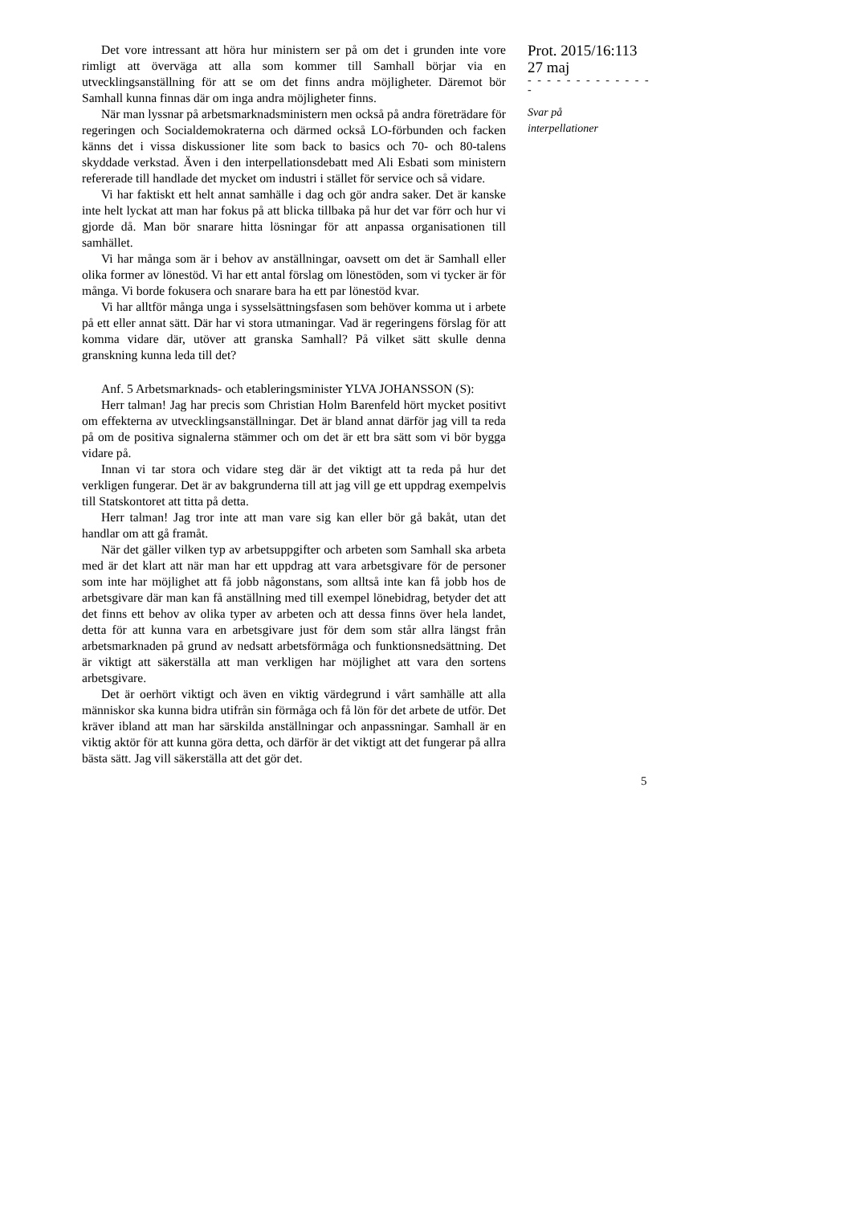Det vore intressant att höra hur ministern ser på om det i grunden inte vore rimligt att överväga att alla som kommer till Samhall börjar via en utvecklingsanställning för att se om det finns andra möjligheter. Däremot bör Samhall kunna finnas där om inga andra möjligheter finns.
När man lyssnar på arbetsmarknadsministern men också på andra företrädare för regeringen och Socialdemokraterna och därmed också LO-förbunden och facken känns det i vissa diskussioner lite som back to basics och 70- och 80-talens skyddade verkstad. Även i den interpellationsdebatt med Ali Esbati som ministern refererade till handlade det mycket om industri i stället för service och så vidare.
Vi har faktiskt ett helt annat samhälle i dag och gör andra saker. Det är kanske inte helt lyckat att man har fokus på att blicka tillbaka på hur det var förr och hur vi gjorde då. Man bör snarare hitta lösningar för att anpassa organisationen till samhället.
Vi har många som är i behov av anställningar, oavsett om det är Samhall eller olika former av lönestöd. Vi har ett antal förslag om lönestöden, som vi tycker är för många. Vi borde fokusera och snarare bara ha ett par lönestöd kvar.
Vi har alltför många unga i sysselsättningsfasen som behöver komma ut i arbete på ett eller annat sätt. Där har vi stora utmaningar. Vad är regeringens förslag för att komma vidare där, utöver att granska Samhall? På vilket sätt skulle denna granskning kunna leda till det?
Anf. 5 Arbetsmarknads- och etableringsminister YLVA JOHANSSON (S):
Herr talman! Jag har precis som Christian Holm Barenfeld hört mycket positivt om effekterna av utvecklingsanställningar. Det är bland annat därför jag vill ta reda på om de positiva signalerna stämmer och om det är ett bra sätt som vi bör bygga vidare på.
Innan vi tar stora och vidare steg där är det viktigt att ta reda på hur det verkligen fungerar. Det är av bakgrunderna till att jag vill ge ett uppdrag exempelvis till Statskontoret att titta på detta.
Herr talman! Jag tror inte att man vare sig kan eller bör gå bakåt, utan det handlar om att gå framåt.
När det gäller vilken typ av arbetsuppgifter och arbeten som Samhall ska arbeta med är det klart att när man har ett uppdrag att vara arbetsgivare för de personer som inte har möjlighet att få jobb någonstans, som alltså inte kan få jobb hos de arbetsgivare där man kan få anställning med till exempel lönebidrag, betyder det att det finns ett behov av olika typer av arbeten och att dessa finns över hela landet, detta för att kunna vara en arbetsgivare just för dem som står allra längst från arbetsmarknaden på grund av nedsatt arbetsförmåga och funktionsnedsättning. Det är viktigt att säkerställa att man verkligen har möjlighet att vara den sortens arbetsgivare.
Det är oerhört viktigt och även en viktig värdegrund i vårt samhälle att alla människor ska kunna bidra utifrån sin förmåga och få lön för det arbete de utför. Det kräver ibland att man har särskilda anställningar och anpassningar. Samhall är en viktig aktör för att kunna göra detta, och därför är det viktigt att det fungerar på allra bästa sätt. Jag vill säkerställa att det gör det.
Prot. 2015/16:113
27 maj
- - - - - - - - - - - - - -
Svar på
interpellationer
5